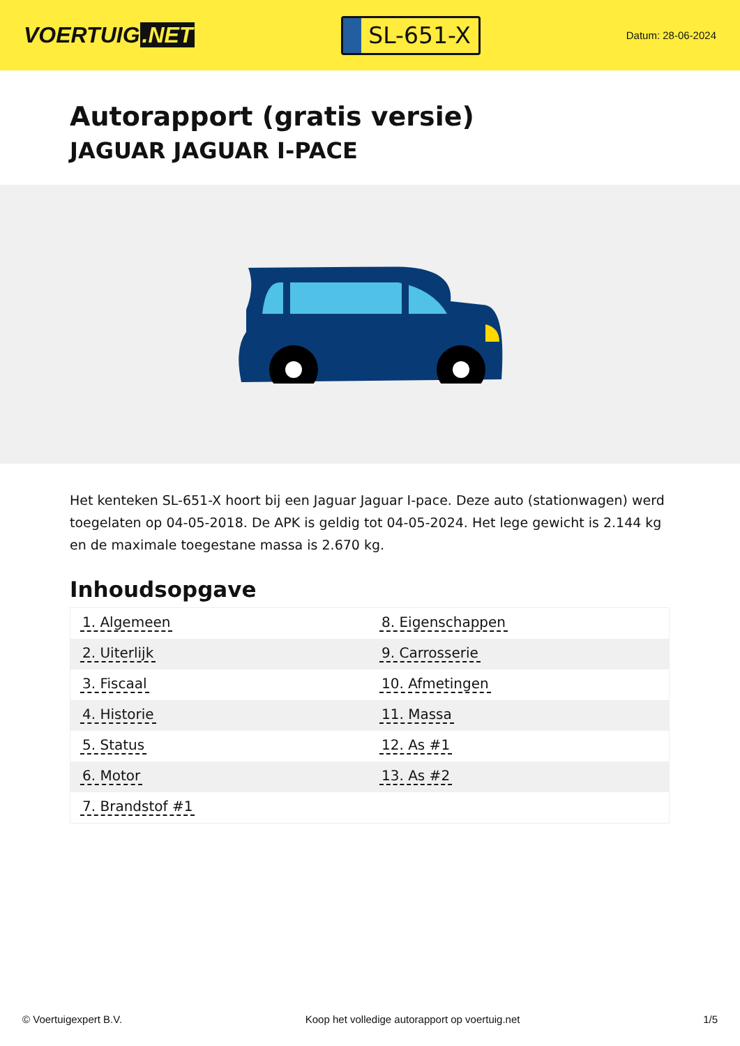VOERTUIG.NET
SL-651-X
Datum: 28-06-2024
Autorapport (gratis versie)
JAGUAR JAGUAR I-PACE
Het kenteken SL-651-X hoort bij een Jaguar Jaguar I-pace. Deze auto (stationwagen) werd toegelaten op 04-05-2018. De APK is geldig tot 04-05-2024. Het lege gewicht is 2.144 kg en de maximale toegestane massa is 2.670 kg.
Inhoudsopgave
| 1. Algemeen | 8. Eigenschappen |
| 2. Uiterlijk | 9. Carrosserie |
| 3. Fiscaal | 10. Afmetingen |
| 4. Historie | 11. Massa |
| 5. Status | 12. As #1 |
| 6. Motor | 13. As #2 |
| 7. Brandstof #1 | |
© Voertuigexpert B.V. Koop het volledige autorapport op voertuig.net 1/5